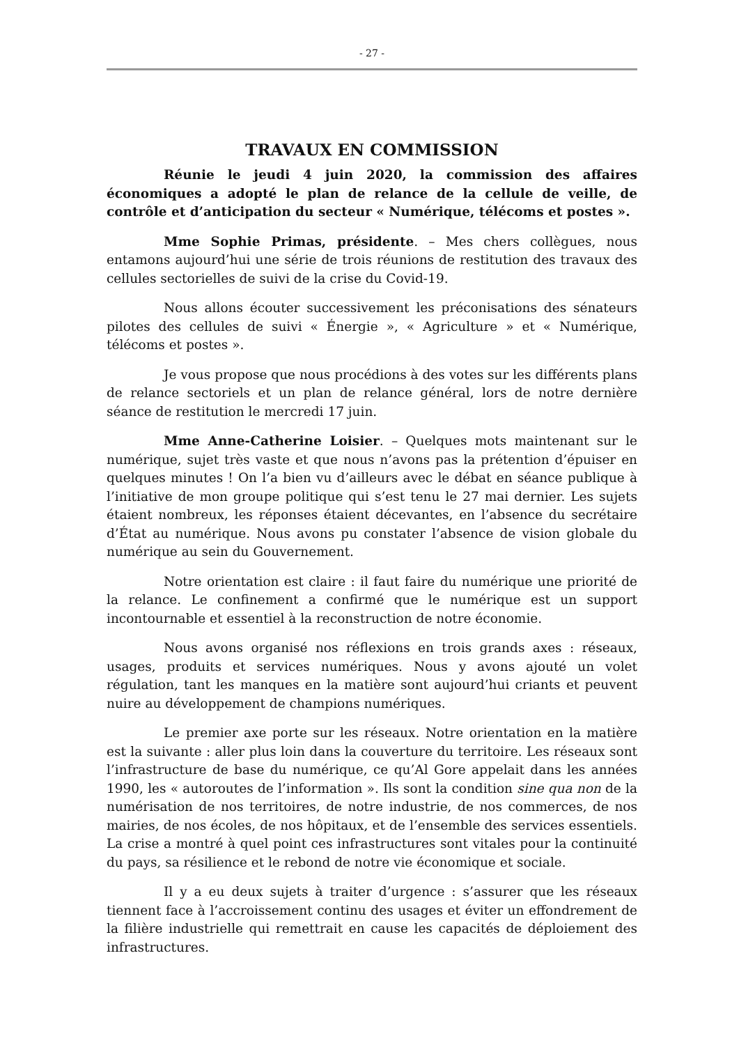- 27 -
TRAVAUX EN COMMISSION
Réunie le jeudi 4 juin 2020, la commission des affaires économiques a adopté le plan de relance de la cellule de veille, de contrôle et d’anticipation du secteur « Numérique, télécoms et postes ».
Mme Sophie Primas, présidente. – Mes chers collègues, nous entamons aujourd’hui une série de trois réunions de restitution des travaux des cellules sectorielles de suivi de la crise du Covid-19.
Nous allons écouter successivement les préconisations des sénateurs pilotes des cellules de suivi « Énergie », « Agriculture » et « Numérique, télécoms et postes ».
Je vous propose que nous procédions à des votes sur les différents plans de relance sectoriels et un plan de relance général, lors de notre dernière séance de restitution le mercredi 17 juin.
Mme Anne-Catherine Loisier. – Quelques mots maintenant sur le numérique, sujet très vaste et que nous n’avons pas la prétention d’épuiser en quelques minutes ! On l’a bien vu d’ailleurs avec le débat en séance publique à l’initiative de mon groupe politique qui s’est tenu le 27 mai dernier. Les sujets étaient nombreux, les réponses étaient décevantes, en l’absence du secrétaire d’État au numérique. Nous avons pu constater l’absence de vision globale du numérique au sein du Gouvernement.
Notre orientation est claire : il faut faire du numérique une priorité de la relance. Le confinement a confirmé que le numérique est un support incontournable et essentiel à la reconstruction de notre économie.
Nous avons organisé nos réflexions en trois grands axes : réseaux, usages, produits et services numériques. Nous y avons ajouté un volet régulation, tant les manques en la matière sont aujourd’hui criants et peuvent nuire au développement de champions numériques.
Le premier axe porte sur les réseaux. Notre orientation en la matière est la suivante : aller plus loin dans la couverture du territoire. Les réseaux sont l’infrastructure de base du numérique, ce qu’Al Gore appelait dans les années 1990, les « autoroutes de l’information ». Ils sont la condition sine qua non de la numérisation de nos territoires, de notre industrie, de nos commerces, de nos mairies, de nos écoles, de nos hôpitaux, et de l’ensemble des services essentiels. La crise a montré à quel point ces infrastructures sont vitales pour la continuité du pays, sa résilience et le rebond de notre vie économique et sociale.
Il y a eu deux sujets à traiter d’urgence : s’assurer que les réseaux tiennent face à l’accroissement continu des usages et éviter un effondrement de la filière industrielle qui remettrait en cause les capacités de déploiement des infrastructures.